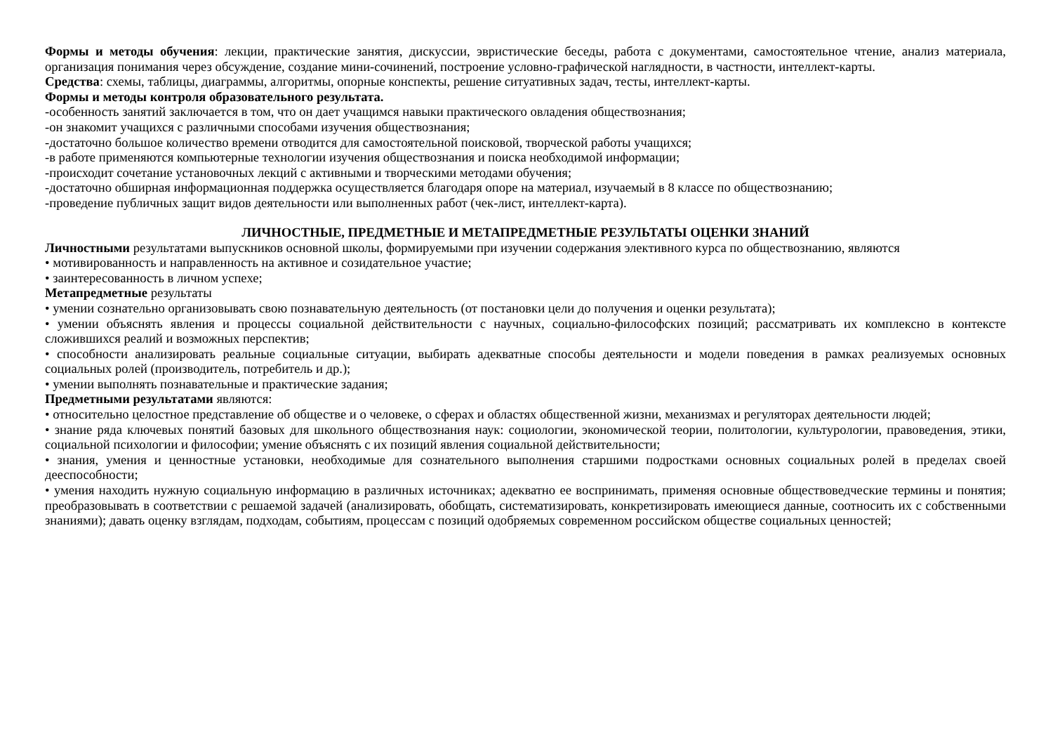Формы и методы обучения: лекции, практические занятия, дискуссии, эвристические беседы, работа с документами, самостоятельное чтение, анализ материала, организация понимания через обсуждение, создание мини-сочинений, построение условно-графической наглядности, в частности, интеллект-карты.
Средства: схемы, таблицы, диаграммы, алгоритмы, опорные конспекты, решение ситуативных задач, тесты, интеллект-карты.
Формы и методы контроля образовательного результата.
-особенность занятий заключается в том, что он дает учащимся навыки практического овладения обществознания;
-он знакомит учащихся с различными способами изучения обществознания;
-достаточно большое количество времени отводится для самостоятельной поисковой, творческой работы учащихся;
-в работе применяются компьютерные технологии изучения обществознания и поиска необходимой информации;
-происходит сочетание установочных лекций с активными и творческими методами обучения;
-достаточно обширная информационная поддержка осуществляется благодаря опоре на материал, изучаемый в 8 классе по обществознанию;
-проведение публичных защит видов деятельности или выполненных работ (чек-лист, интеллект-карта).
ЛИЧНОСТНЫЕ, ПРЕДМЕТНЫЕ И МЕТАПРЕДМЕТНЫЕ РЕЗУЛЬТАТЫ ОЦЕНКИ ЗНАНИЙ
Личностными результатами выпускников основной школы, формируемыми при изучении содержания элективного курса по обществознанию, являются
• мотивированность и направленность на активное и созидательное участие;
• заинтересованность в личном успехе;
Метапредметные результаты
• умении сознательно организовывать свою познавательную деятельность (от постановки цели до получения и оценки результата);
• умении объяснять явления и процессы социальной действительности с научных, социально-философских позиций; рассматривать их комплексно в контексте сложившихся реалий и возможных перспектив;
• способности анализировать реальные социальные ситуации, выбирать адекватные способы деятельности и модели поведения в рамках реализуемых основных социальных ролей (производитель, потребитель и др.);
• умении выполнять познавательные и практические задания;
Предметными результатами являются:
• относительно целостное представление об обществе и о человеке, о сферах и областях общественной жизни, механизмах и регуляторах деятельности людей;
• знание ряда ключевых понятий базовых для школьного обществознания наук: социологии, экономической теории, политологии, культурологии, правоведения, этики, социальной психологии и философии; умение объяснять с их позиций явления социальной действительности;
• знания, умения и ценностные установки, необходимые для сознательного выполнения старшими подростками основных социальных ролей в пределах своей дееспособности;
• умения находить нужную социальную информацию в различных источниках; адекватно ее воспринимать, применяя основные обществоведческие термины и понятия; преобразовывать в соответствии с решаемой задачей (анализировать, обобщать, систематизировать, конкретизировать имеющиеся данные, соотносить их с собственными знаниями); давать оценку взглядам, подходам, событиям, процессам с позиций одобряемых современном российском обществе социальных ценностей;